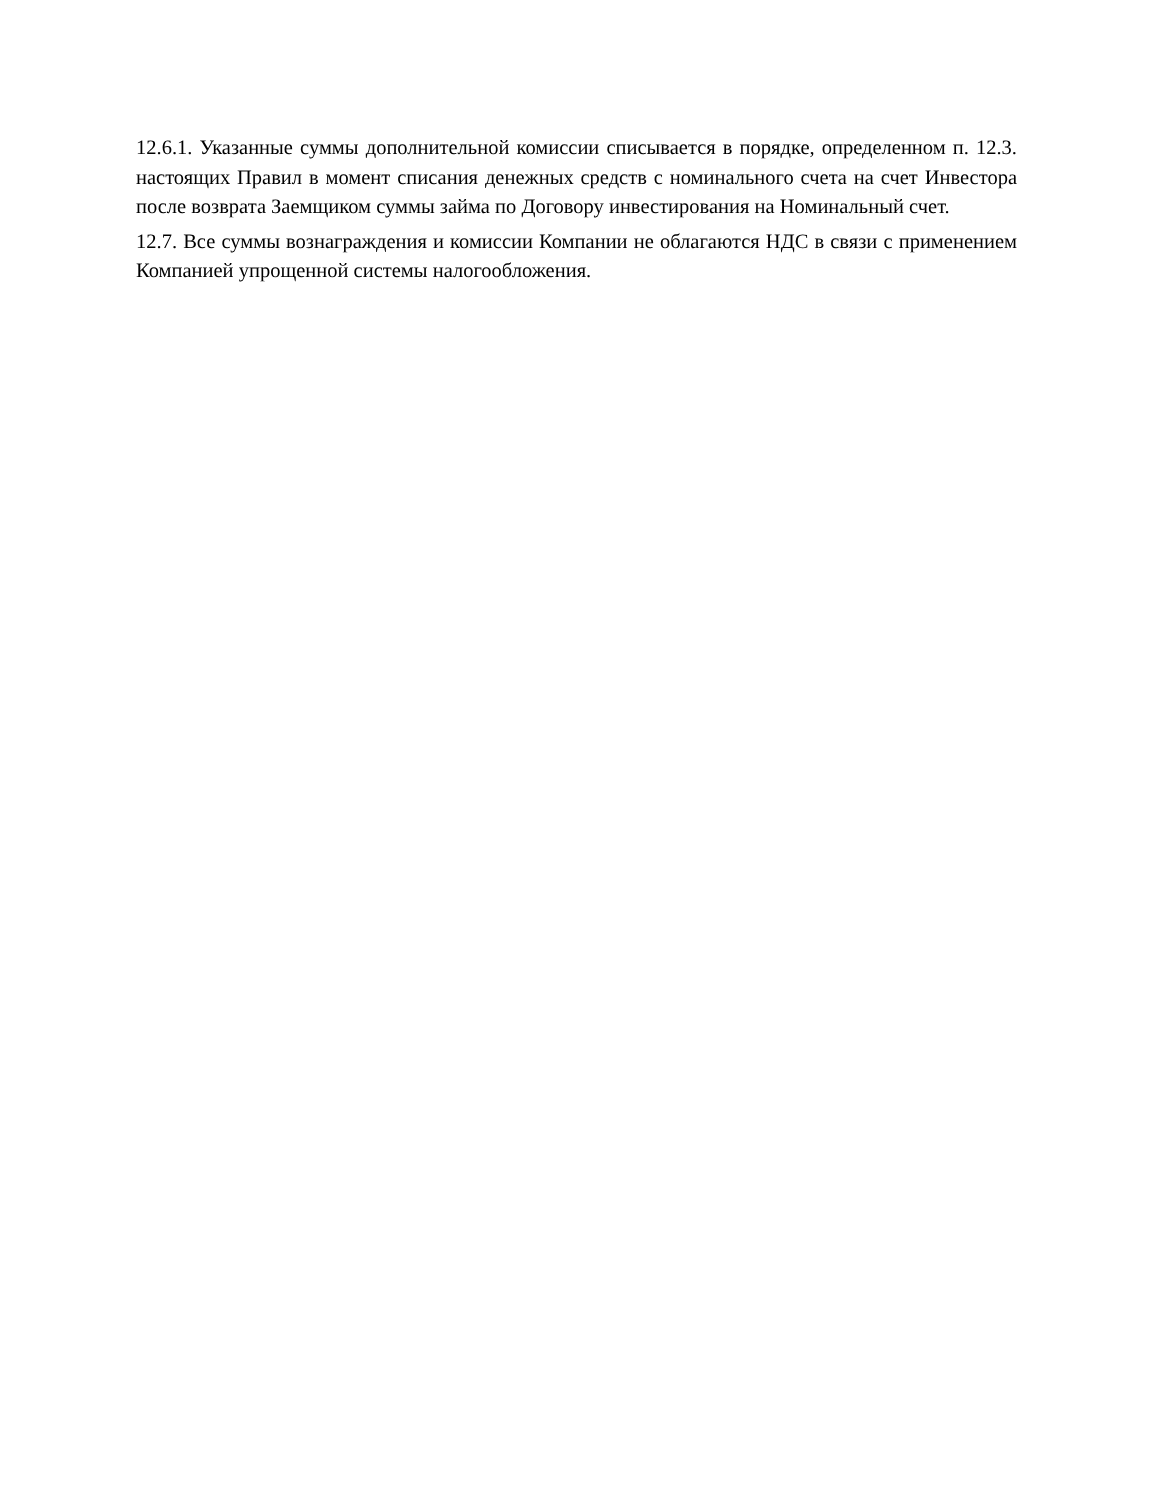12.6.1. Указанные суммы дополнительной комиссии списывается в порядке, определенном п. 12.3. настоящих Правил в момент списания денежных средств с номинального счета на счет Инвестора после возврата Заемщиком суммы займа по Договору инвестирования на Номинальный счет.
12.7. Все суммы вознаграждения и комиссии Компании не облагаются НДС в связи с применением Компанией упрощенной системы налогообложения.